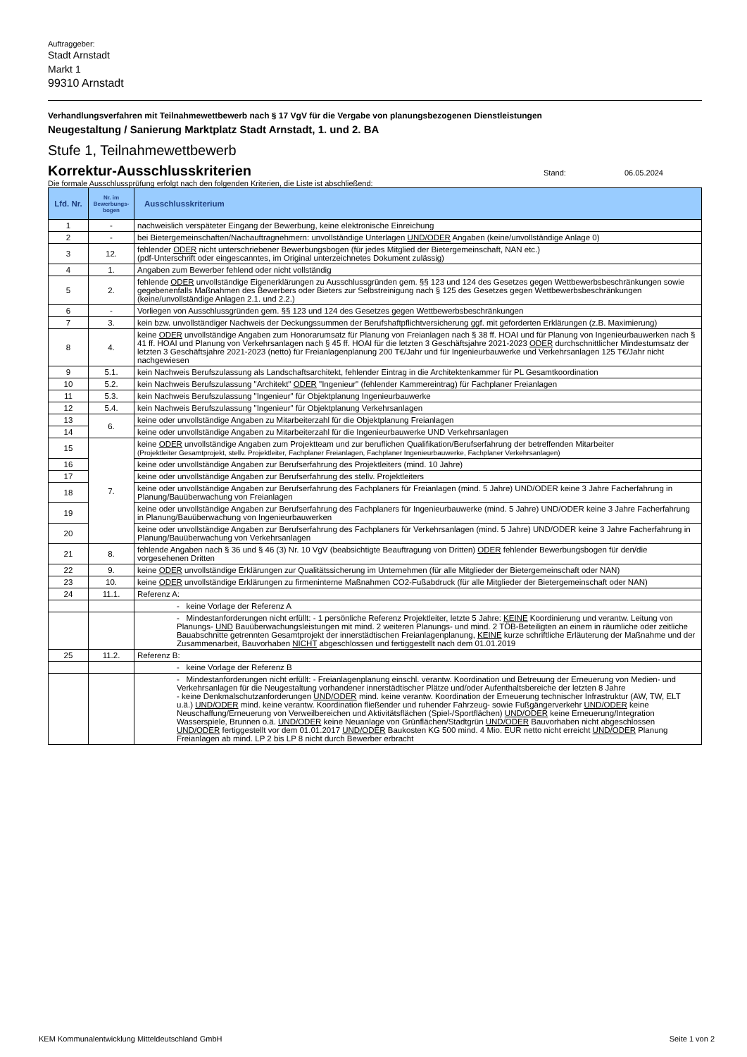Auftraggeber:
Stadt Arnstadt
Markt 1
99310 Arnstadt
Verhandlungsverfahren mit Teilnahmewettbewerb nach § 17 VgV für die Vergabe von planungsbezogenen Dienstleistungen
Neugestaltung / Sanierung Marktplatz Stadt Arnstadt, 1. und 2. BA
Stufe 1, Teilnahmewettbewerb
Korrektur-Ausschlusskriterien Stand: 06.05.2024
Die formale Ausschlussprüfung erfolgt nach den folgenden Kriterien, die Liste ist abschließend:
| Lfd. Nr. | Nr. im Bewerbungs-bogen | Ausschlusskriterium |
| --- | --- | --- |
| 1 | - | nachweislich verspäteter Eingang der Bewerbung, keine elektronische Einreichung |
| 2 | - | bei Bietergemeinschaften/Nachauftragnehmern: unvollständige Unterlagen UND/ODER Angaben (keine/unvollständige Anlage 0) |
| 3 | 12. | fehlender ODER nicht unterschriebener Bewerbungsbogen (für jedes Mitglied der Bietergemeinschaft, NAN etc.) (pdf-Unterschrift oder eingescanntes, im Original unterzeichnetes Dokument zulässig) |
| 4 | 1. | Angaben zum Bewerber fehlend oder nicht vollständig |
| 5 | 2. | fehlende ODER unvollständige Eigenerklärungen zu Ausschlussgründen gem. §§ 123 und 124 des Gesetzes gegen Wettbewerbsbeschränkungen sowie gegebenenfalls Maßnahmen des Bewerbers oder Bieters zur Selbstreinigung nach § 125 des Gesetzes gegen Wettbewerbsbeschränkungen (keine/unvollständige Anlagen 2.1. und 2.2.) |
| 6 | - | Vorliegen von Ausschlussgründen gem. §§ 123 und 124 des Gesetzes gegen Wettbewerbsbeschränkungen |
| 7 | 3. | kein bzw. unvollständiger Nachweis der Deckungssummen der Berufshaftpflichtversicherung ggf. mit geforderten Erklärungen (z.B. Maximierung) |
| 8 | 4. | keine ODER unvollständige Angaben zum Honorarumsatz für Planung von Freianlagen nach § 38 ff. HOAI und für Planung von Ingenieurbauwerken nach § 41 ff. HOAI und Planung von Verkehrsanlagen nach § 45 ff. HOAI für die letzten 3 Geschäftsjahre 2021-2023 ODER durchschnittlicher Mindestumsatz der letzten 3 Geschäftsjahre 2021-2023 (netto) für Freianlagenplanung 200 T€/Jahr und für Ingenieurbauwerke und Verkehrsanlagen 125 T€/Jahr nicht nachgewiesen |
| 9 | 5.1. | kein Nachweis Berufszulassung als Landschaftsarchitekt, fehlender Eintrag in die Architektenkammer für PL Gesamtkoordination |
| 10 | 5.2. | kein Nachweis Berufszulassung "Architekt" ODER "Ingenieur" (fehlender Kammereintrag) für Fachplaner Freianlagen |
| 11 | 5.3. | kein Nachweis Berufszulassung "Ingenieur" für Objektplanung Ingenieurbauwerke |
| 12 | 5.4. | kein Nachweis Berufszulassung "Ingenieur" für Objektplanung Verkehrsanlagen |
| 13 | 6. | keine oder unvollständige Angaben zu Mitarbeiterzahl für die Objektplanung Freianlagen |
| 14 | | keine oder unvollständige Angaben zu Mitarbeiterzahl für die Ingenieurbauwerke UND Verkehrsanlagen |
| 15 | 7. | keine ODER unvollständige Angaben zum Projektteam und zur beruflichen Qualifikation/Berufserfahrung der betreffenden Mitarbeiter (Projektleiter Gesamtprojekt, stellv. Projektleiter, Fachplaner Freianlagen, Fachplaner Ingenieurbauwerke, Fachplaner Verkehrsanlagen) |
| 16 | | keine oder unvollständige Angaben zur Berufserfahrung des Projektleiters (mind. 10 Jahre) |
| 17 | | keine oder unvollständige Angaben zur Berufserfahrung des stellv. Projektleiters |
| 18 | | keine oder unvollständige Angaben zur Berufserfahrung des Fachplaners für Freianlagen (mind. 5 Jahre) UND/ODER keine 3 Jahre Facherfahrung in Planung/Bauüberwachung von Freianlagen |
| 19 | | keine oder unvollständige Angaben zur Berufserfahrung des Fachplaners für Ingenieurbauwerke (mind. 5 Jahre) UND/ODER keine 3 Jahre Facherfahrung in Planung/Bauüberwachung von Ingenieurbauwerken |
| 20 | | keine oder unvollständige Angaben zur Berufserfahrung des Fachplaners für Verkehrsanlagen (mind. 5 Jahre) UND/ODER keine 3 Jahre Facherfahrung in Planung/Bauüberwachung von Verkehrsanlagen |
| 21 | 8. | fehlende Angaben nach § 36 und § 46 (3) Nr. 10 VgV (beabsichtigte Beauftragung von Dritten) ODER fehlender Bewerbungsbogen für den/die vorgesehenen Dritten |
| 22 | 9. | keine ODER unvollständige Erklärungen zur Qualitätssicherung im Unternehmen (für alle Mitglieder der Bietergemeinschaft oder NAN) |
| 23 | 10. | keine ODER unvollständige Erklärungen zu firmeninterne Maßnahmen CO2-Fußabdruck (für alle Mitglieder der Bietergemeinschaft oder NAN) |
| 24 | 11.1. | Referenz A: |
| | | - keine Vorlage der Referenz A |
| | | - Mindestanforderungen nicht erfüllt: - 1 persönliche Referenz Projektleiter, letzte 5 Jahre: KEINE Koordinierung und verantw. Leitung von Planungs- UND Bauüberwachungsleistungen mit mind. 2 weiteren Planungs- und mind. 2 TÖB-Beteiligten an einem in räumliche oder zeitliche Bauabschnitte getrennten Gesamtprojekt der innerstädtischen Freianlagenplanung, KEINE kurze schriftliche Erläuterung der Maßnahme und der Zusammenarbeit, Bauvorhaben NICHT abgeschlossen und fertiggestellt nach dem 01.01.2019 |
| 25 | 11.2. | Referenz B: |
| | | - keine Vorlage der Referenz B |
| | | - Mindestanforderungen nicht erfüllt: - Freianlagenplanung einschl. verantw. Koordination und Betreuung der Erneuerung von Medien- und Verkehrsanlagen für die Neugestaltung vorhandener innerstädtischer Plätze und/oder Aufenthaltsbereiche der letzten 8 Jahre - keine Denkmalschutzanforderungen UND/ODER mind. keine verantw. Koordination der Erneuerung technischer Infrastruktur (AW, TW, ELT u.ä.) UND/ODER mind. keine verantw. Koordination fließender und ruhender Fahrzeug- sowie Fußgängerverkehr UND/ODER keine Neuschaffung/Erneuerung von Verweilbereichen und Aktivitätsflächen (Spiel-/Sportflächen) UND/ODER keine Erneuerung/Integration Wasserspiele, Brunnen o.ä. UND/ODER keine Neuanlage von Grünflächen/Stadtgrün UND/ODER Bauvorhaben nicht abgeschlossen UND/ODER fertiggestellt vor dem 01.01.2017 UND/ODER Baukosten KG 500 mind. 4 Mio. EUR netto nicht erreicht UND/ODER Planung Freianlagen ab mind. LP 2 bis LP 8 nicht durch Bewerber erbracht |
KEM Kommunalentwicklung Mitteldeutschland GmbH Seite 1 von 2